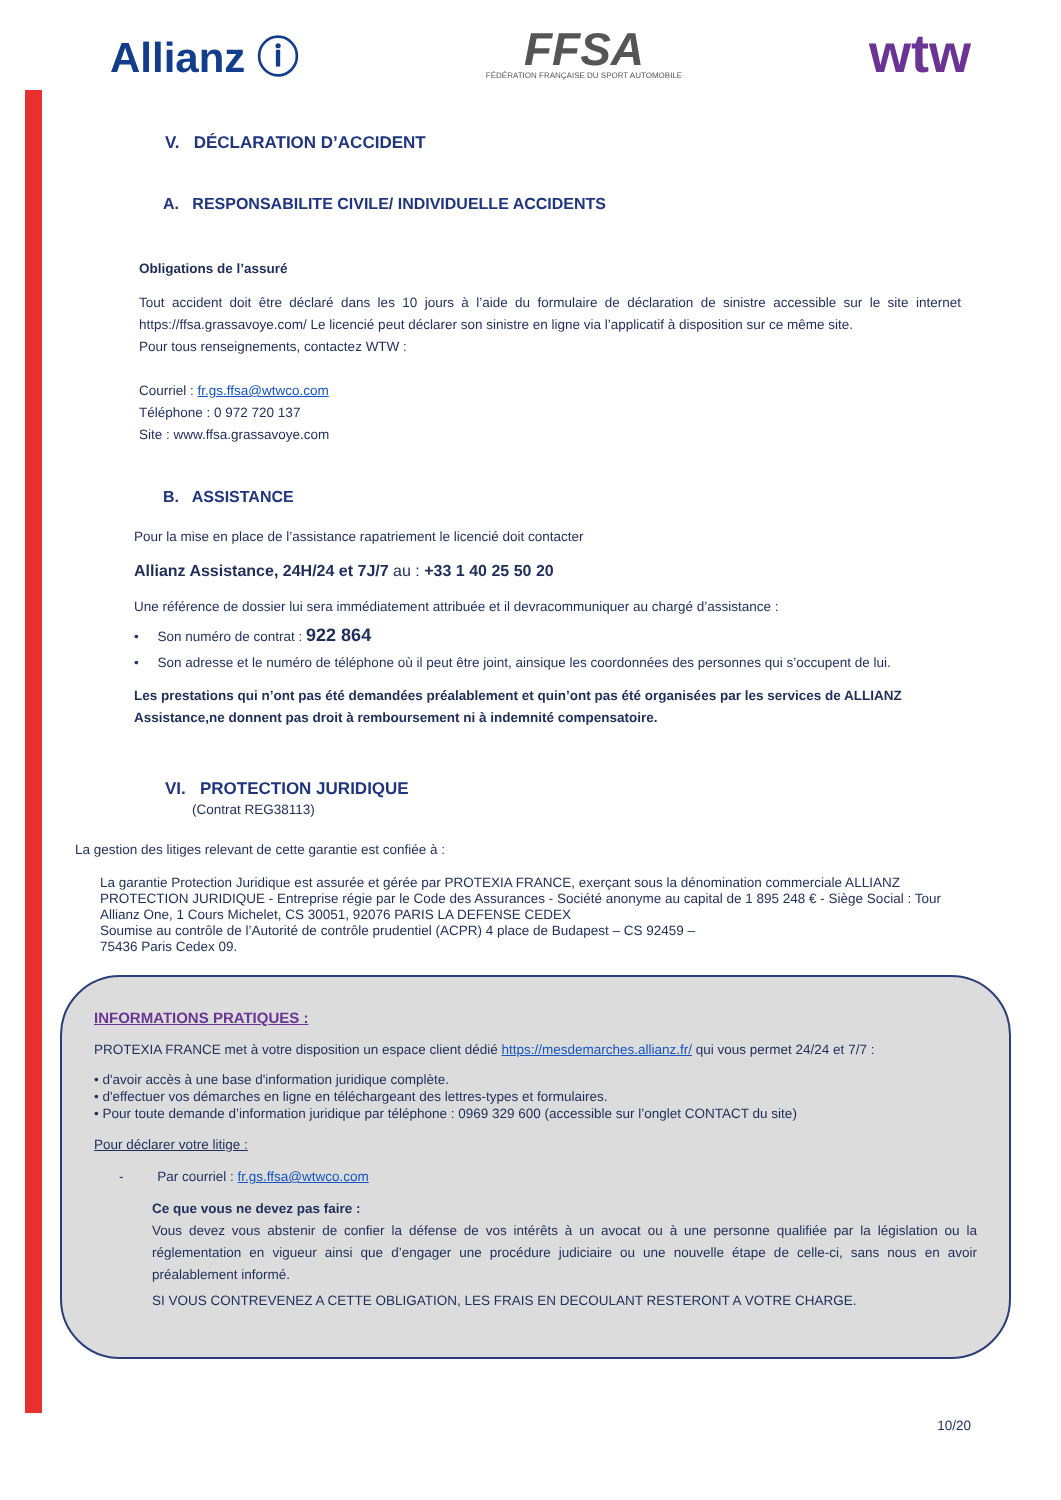Allianz ⓘ
FFSA
FÉDÉRATION FRANÇAISE DU SPORT AUTOMOBILE
wtw
V. DÉCLARATION D’ACCIDENT
A. RESPONSABILITE CIVILE/ INDIVIDUELLE ACCIDENTS
Obligations de l’assuré
Tout accident doit être déclaré dans les 10 jours à l’aide du formulaire de déclaration de sinistre accessible sur le site internet https://ffsa.grassavoye.com/ Le licencié peut déclarer son sinistre en ligne via l’applicatif à disposition sur ce même site.
Pour tous renseignements, contactez WTW :
Courriel : fr.gs.ffsa@wtwco.com
Téléphone : 0 972 720 137
Site : www.ffsa.grassavoye.com
B. ASSISTANCE
Pour la mise en place de l’assistance rapatriement le licencié doit contacter
Allianz Assistance, 24H/24 et 7J/7 au : +33 1 40 25 50 20
Une référence de dossier lui sera immédiatement attribuée et il devracommuniquer au chargé d’assistance :
• Son numéro de contrat : 922 864
• Son adresse et le numéro de téléphone où il peut être joint, ainsique les coordonnées des personnes qui s’occupent de lui.
Les prestations qui n’ont pas été demandées préalablement et quin’ont pas été organisées par les services de ALLIANZ Assistance,ne donnent pas droit à remboursement ni à indemnité compensatoire.
VI. PROTECTION JURIDIQUE
(Contrat REG38113)
La gestion des litiges relevant de cette garantie est confiée à :
La garantie Protection Juridique est assurée et gérée par PROTEXIA FRANCE, exerçant sous la dénomination commerciale ALLIANZ PROTECTION JURIDIQUE - Entreprise régie par le Code des Assurances - Société anonyme au capital de 1 895 248 € - Siège Social : Tour Allianz One, 1 Cours Michelet, CS 30051, 92076 PARIS LA DEFENSE CEDEX
Soumise au contrôle de l’Autorité de contrôle prudentiel (ACPR) 4 place de Budapest – CS 92459 –
75436 Paris Cedex 09.
INFORMATIONS PRATIQUES :
PROTEXIA FRANCE met à votre disposition un espace client dédié https://mesdemarches.allianz.fr/ qui vous permet 24/24 et 7/7 :
• d'avoir accès à une base d'information juridique complète.
• d'effectuer vos démarches en ligne en téléchargeant des lettres-types et formulaires.
• Pour toute demande d’information juridique par téléphone : 0969 329 600 (accessible sur l’onglet CONTACT du site)
Pour déclarer votre litige :
- Par courriel : fr.gs.ffsa@wtwco.com
Ce que vous ne devez pas faire :
Vous devez vous abstenir de confier la défense de vos intérêts à un avocat ou à une personne qualifiée par la législation ou la réglementation en vigueur ainsi que d’engager une procédure judiciaire ou une nouvelle étape de celle-ci, sans nous en avoir préalablement informé.
SI VOUS CONTREVENEZ A CETTE OBLIGATION, LES FRAIS EN DECOULANT RESTERONT A VOTRE CHARGE.
10/20